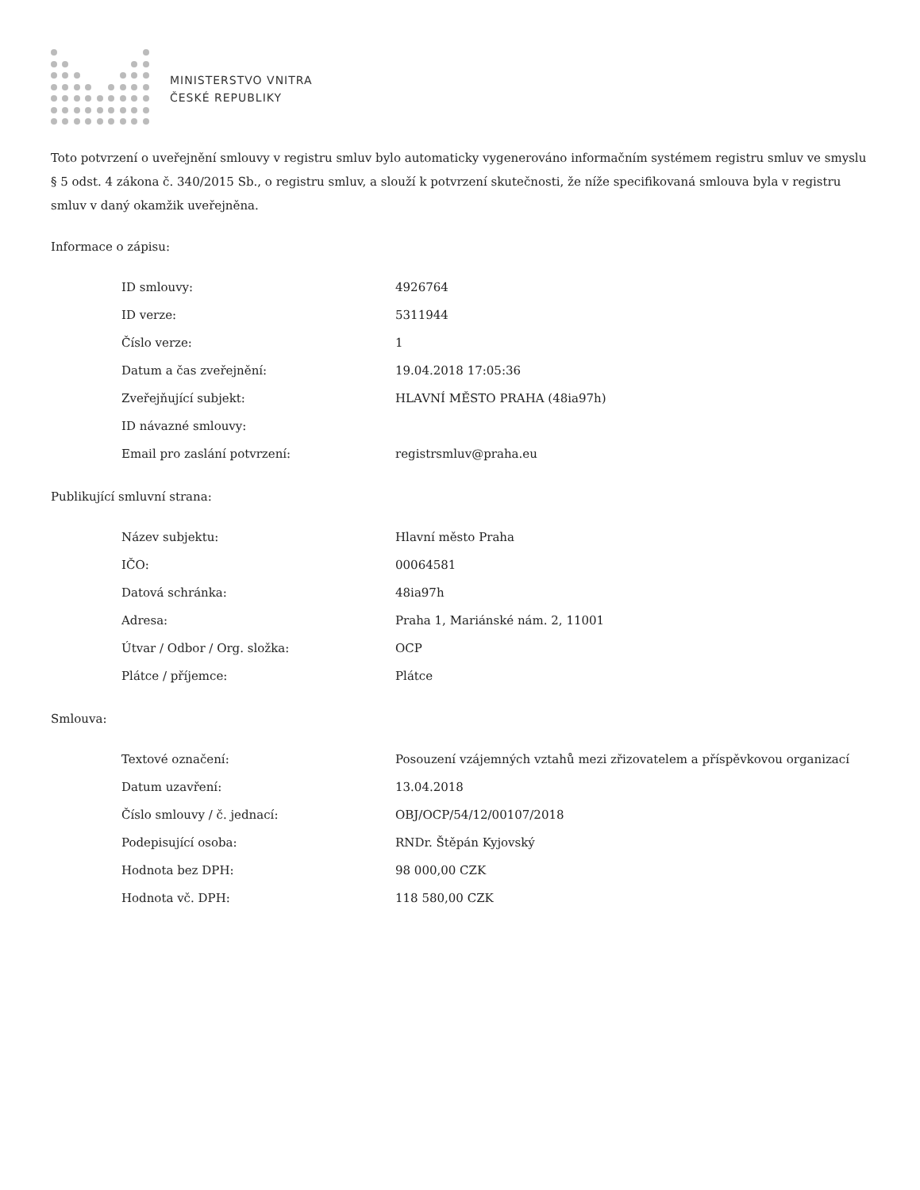MINISTERSTVO VNITRA
ČESKÉ REPUBLIKY
Toto potvrzení o uveřejnění smlouvy v registru smluv bylo automaticky vygenerováno informačním systémem registru smluv ve smyslu § 5 odst. 4 zákona č. 340/2015 Sb., o registru smluv, a slouží k potvrzení skutečnosti, že níže specifikovaná smlouva byla v registru smluv v daný okamžik uveřejněna.
Informace o zápisu:
| ID smlouvy: | 4926764 |
| ID verze: | 5311944 |
| Číslo verze: | 1 |
| Datum a čas zveřejnění: | 19.04.2018 17:05:36 |
| Zveřejňující subjekt: | HLAVNÍ MĚSTO PRAHA (48ia97h) |
| ID návazné smlouvy: | |
| Email pro zaslání potvrzení: | registrsmluv@praha.eu |
Publikující smluvní strana:
| Název subjektu: | Hlavní město Praha |
| IČO: | 00064581 |
| Datová schránka: | 48ia97h |
| Adresa: | Praha 1, Mariánské nám. 2, 11001 |
| Útvar / Odbor / Org. složka: | OCP |
| Plátce / příjemce: | Plátce |
Smlouva:
| Textové označení: | Posouzení vzájemných vztahů mezi zřizovatelem a příspěvkovou organizací |
| Datum uzavření: | 13.04.2018 |
| Číslo smlouvy / č. jednací: | OBJ/OCP/54/12/00107/2018 |
| Podepisující osoba: | RNDr. Štěpán Kyjovský |
| Hodnota bez DPH: | 98 000,00 CZK |
| Hodnota vč. DPH: | 118 580,00 CZK |